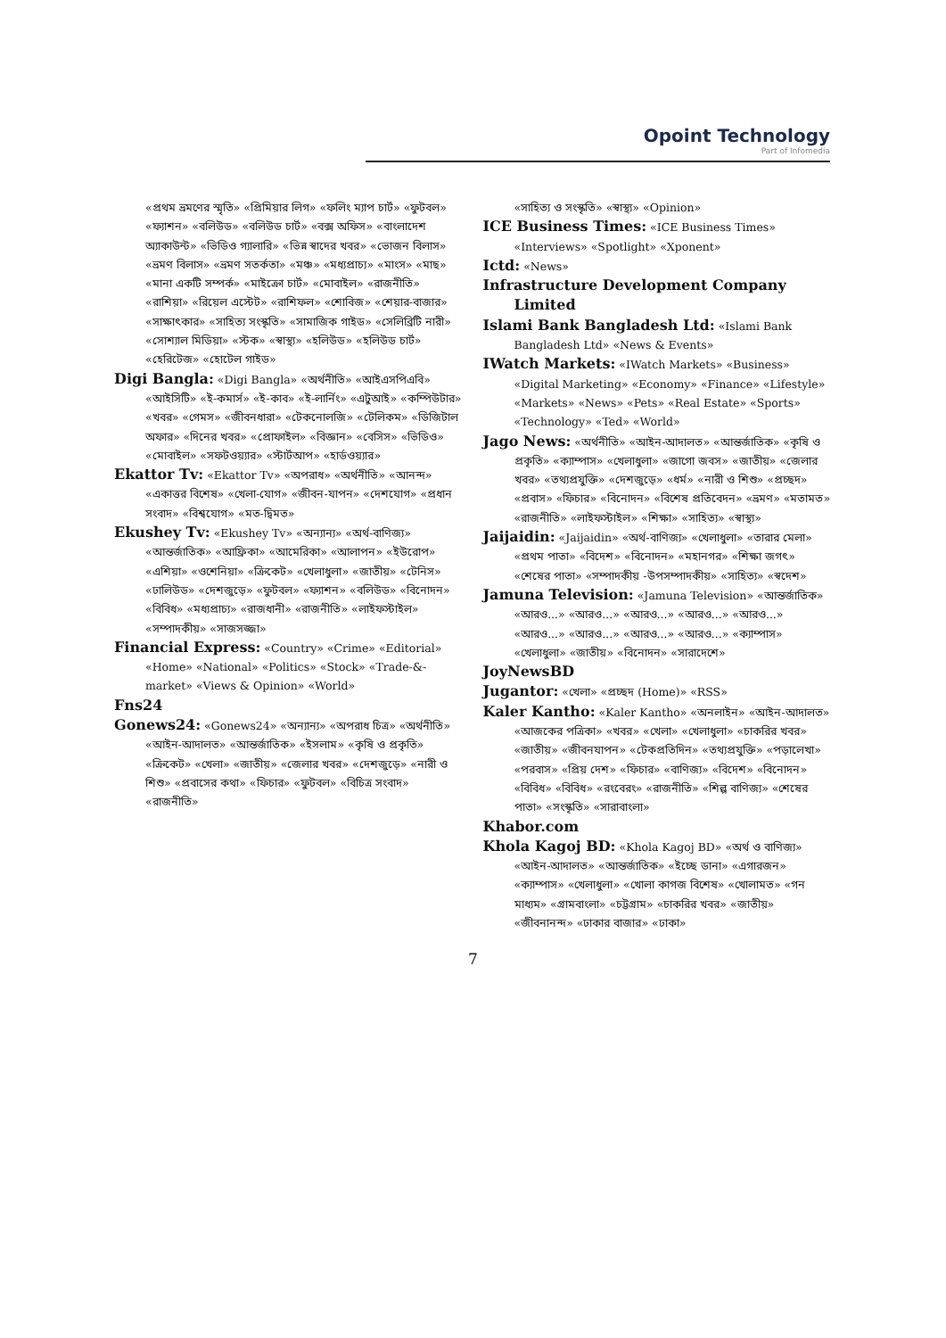Opoint Technology
Part of Infomedia
«প্রথম ভ্রমণের স্মৃতি» «প্রিমিয়ার লিগ» «ফলিং ম্যাপ চার্ট» «ফুটবল» «ফ্যাশন» «বলিউড» «বলিউড চার্ট» «বক্স অফিস» «বাংলাদেশ অ্যাকাউন্ট» «ভিডিও গ্যালারি» «ভিন্ন স্বাদের খবর» «ভোজন বিলাস» «ভ্রমণ বিলাস» «ভ্রমণ সতর্কতা» «মঞ্চ» «মধ্যপ্রাচ্য» «মাংস» «মাছ» «মানা একটি সম্পর্ক» «মাইক্রো চার্ট» «মোবাইল» «রাজনীতি» «রাশিয়া» «রিয়েল এস্টেট» «রাশিফল» «শোবিজ» «শেয়ার-বাজার» «সাক্ষাৎকার» «সাহিত্য সংস্কৃতি» «সামাজিক গাইড» «সেলিব্রিটি নারী» «সোশ্যাল মিডিয়া» «স্টক» «স্বাস্থ্য» «হলিউড» «হলিউড চার্ট» «হেরিটেজ» «হোটেল গাইড»
Digi Bangla: «Digi Bangla» «অর্থনীতি» «আইএসপিএবি» «আইসিটি» «ই-কমার্স» «ই-কাব» «ই-লার্নিং» «এটুআই» «কম্পিউটার» «খবর» «গেমস» «জীবনধারা» «টেকনোলজি» «টেলিকম» «ডিজিটাল অফার» «দিনের খবর» «প্রোফাইল» «বিজ্ঞান» «বেসিস» «ভিডিও» «মোবাইল» «সফটওয়্যার» «স্টার্টআপ» «হার্ডওয়্যার»
Ekattor Tv: «Ekattor Tv» «অপরাধ» «অর্থনীতি» «আনন্দ» «একাত্তর বিশেষ» «খেলা-যোগ» «জীবন-যাপন» «দেশযোগ» «প্রধান সংবাদ» «বিশ্বযোগ» «মত-দ্বিমত»
Ekushey Tv: «Ekushey Tv» «অন্যান্য» «অর্থ-বাণিজ্য» «আন্তর্জাতিক» «আফ্রিকা» «আমেরিকা» «আলাপন» «ইউরোপ» «এশিয়া» «ওশেনিয়া» «ক্রিকেট» «খেলাধুলা» «জাতীয়» «টেনিস» «ঢালিউড» «দেশজুড়ে» «ফুটবল» «ফ্যাশন» «বলিউড» «বিনোদন» «বিবিধ» «মধ্যপ্রাচ্য» «রাজধানী» «রাজনীতি» «লাইফস্টাইল» «সম্পাদকীয়» «সাজসজ্জা»
Financial Express: «Country» «Crime» «Editorial» «Home» «National» «Politics» «Stock» «Trade-&-market» «Views & Opinion» «World»
Fns24
Gonews24: «Gonews24» «অন্যান্য» «অপরাধ চিত্র» «অর্থনীতি» «আইন-আদালত» «আন্তর্জাতিক» «ইসলাম» «কৃষি ও প্রকৃতি» «ক্রিকেট» «খেলা» «জাতীয়» «জেলার খবর» «দেশজুড়ে» «নারী ও শিশু» «প্রবাসের কথা» «ফিচার» «ফুটবল» «বিচিত্র সংবাদ» «রাজনীতি»
«সাহিত্য ও সংস্কৃতি» «স্বাস্থ্য» «Opinion»
ICE Business Times: «ICE Business Times» «Interviews» «Spotlight» «Xponent»
Ictd: «News»
Infrastructure Development Company Limited
Islami Bank Bangladesh Ltd: «Islami Bank Bangladesh Ltd» «News & Events»
IWatch Markets: «IWatch Markets» «Business» «Digital Marketing» «Economy» «Finance» «Lifestyle» «Markets» «News» «Pets» «Real Estate» «Sports» «Technology» «Ted» «World»
Jago News: «অর্থনীতি» «আইন-আদালত» «আন্তর্জাতিক» «কৃষি ও প্রকৃতি» «ক্যাম্পাস» «খেলাধুলা» «জাগো জবস» «জাতীয়» «জেলার খবর» «তথ্যপ্রযুক্তি» «দেশজুড়ে» «ধর্ম» «নারী ও শিশু» «প্রচ্ছদ» «প্রবাস» «ফিচার» «বিনোদন» «বিশেষ প্রতিবেদন» «ভ্রমণ» «মতামত» «রাজনীতি» «লাইফস্টাইল» «শিক্ষা» «সাহিত্য» «স্বাস্থ্য»
Jaijaidin: «Jaijaidin» «অর্থ-বাণিজ্য» «খেলাধুলা» «তারার মেলা» «প্রথম পাতা» «বিদেশ» «বিনোদন» «মহানগর» «শিক্ষা জগৎ» «শেষের পাতা» «সম্পাদকীয় -উপসম্পাদকীয়» «সাহিত্য» «স্বদেশ»
Jamuna Television: «Jamuna Television» «আন্তর্জাতিক» «আরও...» «আরও...» «আরও...» «আরও...» «আরও...» «আরও...» «আরও...» «আরও...» «আরও...» «ক্যাম্পাস» «খেলাধুলা» «জাতীয়» «বিনোদন» «সারাদেশে»
JoyNewsBD
Jugantor: «খেলা» «প্রচ্ছদ (Home)» «RSS»
Kaler Kantho: «Kaler Kantho» «অনলাইন» «আইন-আদালত» «আজকের পত্রিকা» «খবর» «খেলা» «খেলাধুলা» «চাকরির খবর» «জাতীয়» «জীবনযাপন» «টেকপ্রতিদিন» «তথ্যপ্রযুক্তি» «পড়ালেখা» «পরবাস» «প্রিয় দেশ» «ফিচার» «বাণিজ্য» «বিদেশ» «বিনোদন» «বিবিধ» «বিবিধ» «রংবেরং» «রাজনীতি» «শিল্প বাণিজ্য» «শেষের পাতা» «সংস্কৃতি» «সারাবাংলা»
Khabor.com
Khola Kagoj BD: «Khola Kagoj BD» «অর্থ ও বাণিজ্য» «আইন-আদালত» «আন্তর্জাতিক» «ইচ্ছে ডানা» «এগারজন» «ক্যাম্পাস» «খেলাধুলা» «খোলা কাগজ বিশেষ» «খোলামত» «গন মাধ্যম» «গ্রামবাংলা» «চট্টগ্রাম» «চাকরির খবর» «জাতীয়» «জীবনানন্দ» «ঢাকার বাজার» «ঢাকা»
7